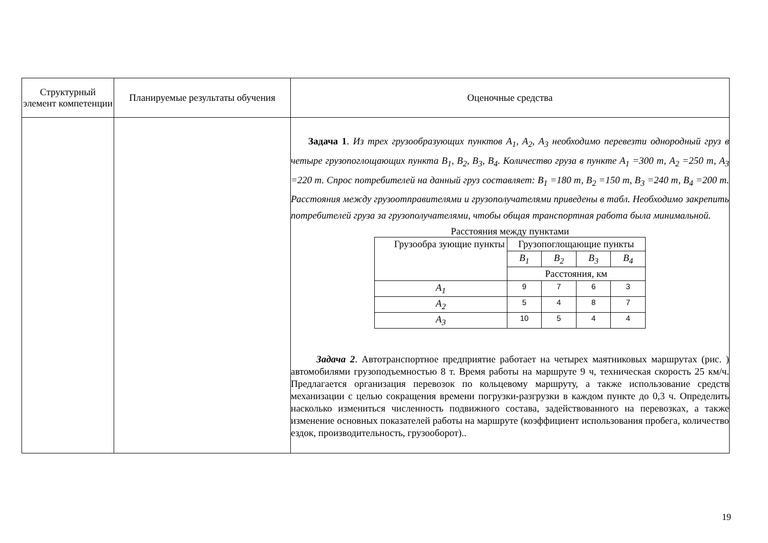| Структурный элемент компетенции | Планируемые результаты обучения | Оценочные средства |
| --- | --- | --- |
| | | Задача 1 . Из трех грузообразующих пунктов A<sub>1</sub>, A<sub>2</sub>, A<sub>3</sub> необходимо перевезти однородный груз в четыре грузопоглощающих пункта B<sub>1</sub>, B<sub>2</sub>, B<sub>3</sub>, B<sub>4</sub>. Количество груза в пункте A<sub>1</sub> =300 т, A<sub>2</sub> =250 т, A<sub>3</sub> =220 т. Спрос потребителей на данный груз составляет: B<sub>1</sub> =180 т, B<sub>2</sub> =150 т, B<sub>3</sub> =240 т, B<sub>4</sub> =200 т. Расстояния между грузоотправителями и грузополучателями приведены в табл. Необходимо закрепить потребителей груза за грузополучателями, чтобы общая транспортная работа была минимальной. Расстояния между пунктами / Грузообра зующие пункты / Грузопоглощающие пункты / / / / / / B<sub>1</sub> / B<sub>2</sub> / B<sub>3</sub> / B<sub>4</sub> / / / Расстояния, км / / / / / A<sub>1</sub> / 9 / 7 / 6 / 3 / / A<sub>2</sub> / 5 / 4 / 8 / 7 / / A<sub>3</sub> / 10 / 5 / 4 / 4 / Задача 2 . Автотранспортное предприятие работает на четырех маятниковых маршрутах (рис. ) автомобилями грузоподъемностью 8 т. Время работы на маршруте 9 ч, техническая скорость 25 км/ч. Предлагается организация перевозок по кольцевому маршруту, а также использование средств механизации с целью сокращения времени погрузки-разгрузки в каждом пункте до 0,3 ч. Определить насколько измениться численность подвижного состава, задействованного на перевозках, а также изменение основных показателей работы на маршруте (коэффициент использования пробега, количество ездок, производительность, грузооборот).. |
19